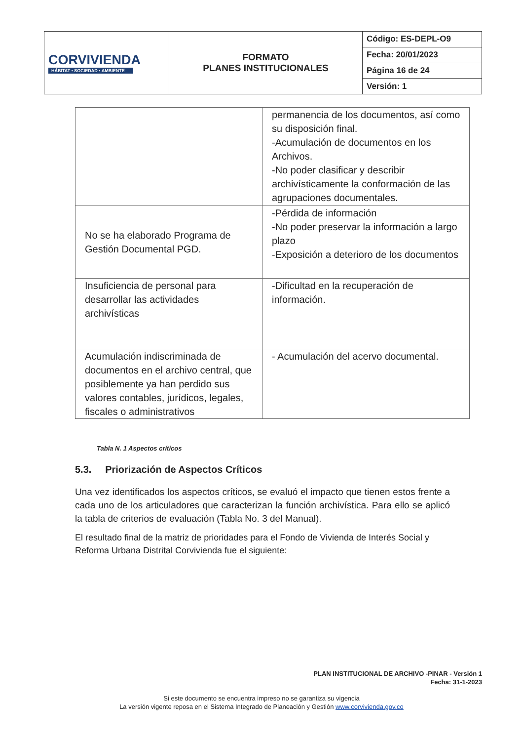| CORVIVIENDA HÁBITAT • SOCIEDAD • AMBIENTE | FORMATO PLANES INSTITUCIONALES | Código: ES-DEPL-O9 |
| | | Fecha: 20/01/2023 |
| | | Página 16 de 24 |
| | | Versión: 1 |
| | permanencia de los documentos, así como su disposición final. -Acumulación de documentos en los Archivos. -No poder clasificar y describir archivísticamente la conformación de las agrupaciones documentales. |
| No se ha elaborado Programa de Gestión Documental PGD. | -Pérdida de información -No poder preservar la información a largo plazo -Exposición a deterioro de los documentos |
| Insuficiencia de personal para desarrollar las actividades archivísticas | -Dificultad en la recuperación de información. |
| Acumulación indiscriminada de documentos en el archivo central, que posiblemente ya han perdido sus valores contables, jurídicos, legales, fiscales o administrativos | - Acumulación del acervo documental. |
Tabla N. 1 Aspectos críticos
5.3. Priorización de Aspectos Críticos
Una vez identificados los aspectos críticos, se evaluó el impacto que tienen estos frente a cada uno de los articuladores que caracterizan la función archivística. Para ello se aplicó la tabla de criterios de evaluación (Tabla No. 3 del Manual).
El resultado final de la matriz de prioridades para el Fondo de Vivienda de Interés Social y Reforma Urbana Distrital Corvivienda fue el siguiente:
PLAN INSTITUCIONAL DE ARCHIVO -PINAR - Versión 1
Fecha: 31-1-2023
Si este documento se encuentra impreso no se garantiza su vigencia
La versión vigente reposa en el Sistema Integrado de Planeación y Gestión www.corvivienda.gov.co